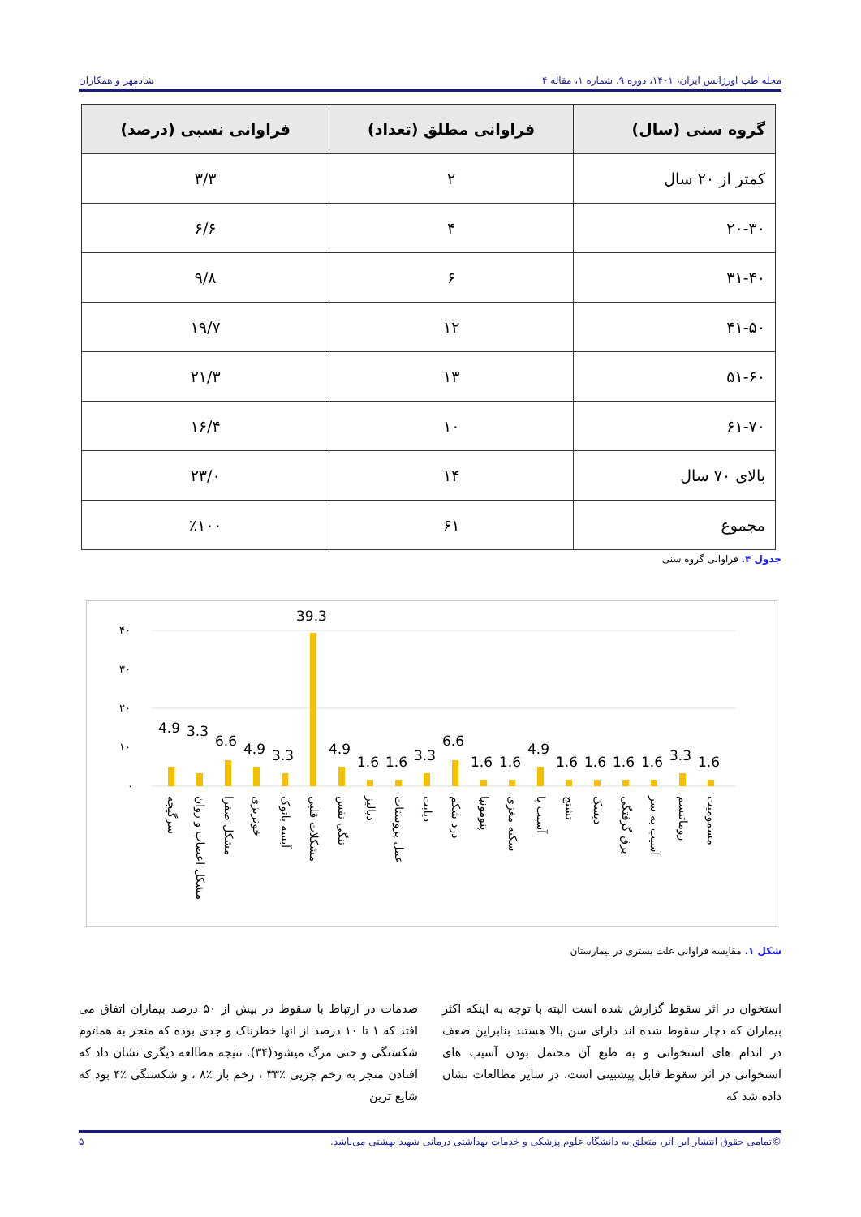مجله طب اورژانس ایران، ۱۴۰۱، دوره ۹، شماره ۱، مقاله ۴ شادمهر و همکاران
| گروه سنی (سال) | فراوانی مطلق (تعداد) | فراوانی نسبی (درصد) |
| --- | --- | --- |
| کمتر از ۲۰ سال | ۲ | ۳/۳ |
| ۲۰-۳۰ | ۴ | ۶/۶ |
| ۳۱-۴۰ | ۶ | ۹/۸ |
| ۴۱-۵۰ | ۱۲ | ۱۹/۷ |
| ۵۱-۶۰ | ۱۳ | ۲۱/۳ |
| ۶۱-۷۰ | ۱۰ | ۱۶/۴ |
| بالای ۷۰ سال | ۱۴ | ۲۳/۰ |
| مجموع | ۶۱ | ٪۱۰۰ |
جدول ۴. فراوانی گروه سنی
۴۰
۳۰
۲۰
۱۰
۰
4.9
3.3
6.6
4.9
3.3
39.3
4.9
1.6
1.6
3.3
6.6
1.6
1.6
4.9
1.6
1.6
1.6
1.6
3.3
1.6
سرگیجه
مشکل اعصاب و روان
مشکل صفرا
خونریزی
آبسه باتوک
مشکلات قلبی
تنگی نفس
دیالیز
عمل پروستات
دیابت
درد شکم
پنومونیا
سکته مغزی
آسیب پا
تشنج
دیسک
برق گرفتگی
آسیب به سر
روماتیسم
مسمومیت
شکل ۱. مقایسه فراوانی علت بستری در بیمارستان
استخوان در اثر سقوط گزارش شده است البته با توجه به اینکه اکثر بیماران که دچار سقوط شده اند دارای سن بالا هستند بنابراین ضعف در اندام های استخوانی و به طبع آن محتمل بودن آسیب های استخوانی در اثر سقوط قابل پیشبینی است. در سایر مطالعات نشان داده شد که
صدمات در ارتباط با سقوط در بیش از ۵۰ درصد بیماران اتفاق می افتد که ۱ تا ۱۰ درصد از انها خطرناک و جدی بوده که منجر به هماتوم شکستگی و حتی مرگ میشود(۳۴). نتیجه مطالعه دیگری نشان داد که افتادن منجر به زخم جزیی ٪۳۳ ، زخم باز ٪۸ ، و شکستگی ٪۴ بود که شایع ترین
©تمامی حقوق انتشار این اثر، متعلق به دانشگاه علوم پزشکی و خدمات بهداشتی درمانی شهید بهشتی می‌باشد. ۵